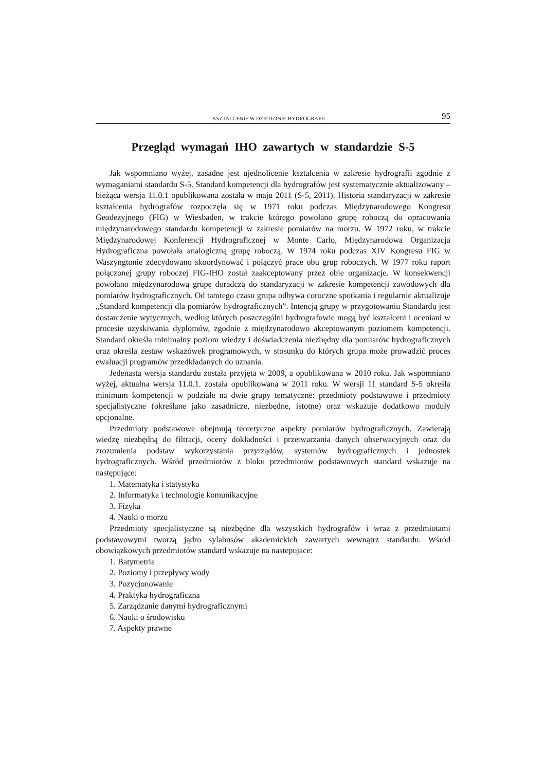KSZTAŁCENIE W DZIEDZINIE HYDROGRAFII 95
Przegląd wymagań IHO zawartych w standardzie S-5
Jak wspomniano wyżej, zasadne jest ujednolicenie kształcenia w zakresie hydrografii zgodnie z wymaganiami standardu S-5. Standard kompetencji dla hydrografów jest systematycznie aktualizowany – bieżąca wersja 11.0.1 opublikowana została w maju 2011 (S-5, 2011). Historia standaryzacji w zakresie kształcenia hydrografów rozpoczęła się w 1971 roku podczas Międzynarodowego Kongresu Geodezyjnego (FIG) w Wiesbaden, w trakcie którego powołano grupę roboczą do opracowania międzynarodowego standardu kompetencji w zakresie pomiarów na morzu. W 1972 roku, w trakcie Międzynarodowej Konferencji Hydrograficznej w Monte Carlo, Międzynarodowa Organizacja Hydrograficzna powołała analogiczną grupę roboczą. W 1974 roku podczas XIV Kongresu FIG w Waszyngtonie zdecydowano skoordynować i połączyć prace obu grup roboczych. W 1977 roku raport połączonej grupy roboczej FIG-IHO został zaakceptowany przez obie organizacje. W konsekwencji powołano międzynarodową grupę doradczą do standaryzacji w zakresie kompetencji zawodowych dla pomiarów hydrograficznych. Od tamtego czasu grupa odbywa coroczne spotkania i regularnie aktualizuje „Standard kompetencji dla pomiarów hydrograficznych”. Intencją grupy w przygotowaniu Standardu jest dostarczenie wytycznych, według których poszczególni hydrografowie mogą być kształceni i oceniani w procesie uzyskiwania dyplomów, zgodnie z międzynarodowo akceptowanym poziomem kompetencji. Standard określa minimalny poziom wiedzy i doświadczenia niezbędny dla pomiarów hydrograficznych oraz określa zestaw wskazówek programowych, w stosunku do których grupa może prowadzić proces ewaluacji programów przedkładanych do uznania.
Jedenasta wersja standardu została przyjęta w 2009, a opublikowana w 2010 roku. Jak wspomniano wyżej, aktualna wersja 11.0.1. została opublikowana w 2011 roku. W wersji 11 standard S-5 określa minimum kompetencji w podziale na dwie grupy tematyczne: przedmioty podstawowe i przedmioty specjalistyczne (określane jako zasadnicze, niezbędne, istotne) oraz wskazuje dodatkowo moduły opcjonalne.
Przedmioty podstawowe obejmują teoretyczne aspekty pomiarów hydrograficznych. Zawierają wiedzę niezbędną do filtracji, oceny dokładności i przetwarzania danych obserwacyjnych oraz do zrozumienia podstaw wykorzystania przyrządów, systemów hydrograficznych i jednostek hydrograficznych. Wśród przedmiotów z bloku przedmiotów podstawowych standard wskazuje na następujące:
1. Matematyka i statystyka
2. Informatyka i technologie komunikacyjne
3. Fizyka
4. Nauki o morzu
Przedmioty specjalistyczne są niezbędne dla wszystkich hydrografów i wraz z przedmiotami podstawowymi tworzą jądro sylabusów akademickich zawartych wewnątrz standardu. Wśród obowiązkowych przedmiotów standard wskazuje na nastepujace:
1. Batymetria
2. Poziomy i przepływy wody
3. Pozycjonowanie
4. Praktyka hydrograficzna
5. Zarządzanie danymi hydrograficznymi
6. Nauki o środowisku
7. Aspekty prawne